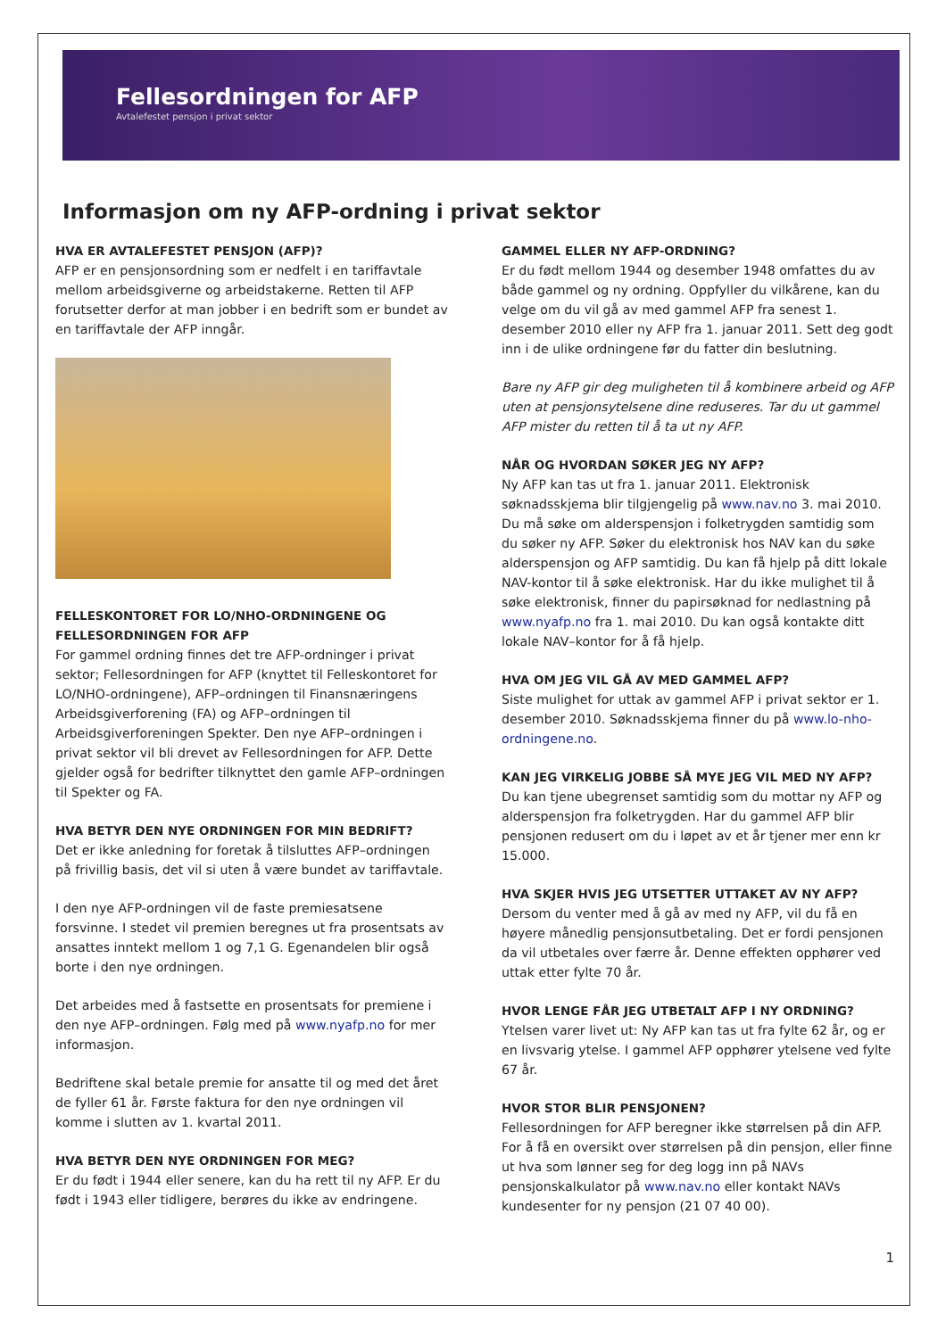Fellesordningen for AFP
Avtalefestet pensjon i privat sektor
Informasjon om ny AFP-ordning i privat sektor
HVA ER AVTALEFESTET PENSJON (AFP)?
AFP er en pensjonsordning som er nedfelt i en tariffavtale mellom arbeidsgiverne og arbeidstakerne. Retten til AFP forutsetter derfor at man jobber i en bedrift som er bundet av en tariffavtale der AFP inngår.
FELLESKONTORET FOR LO/NHO-ORDNINGENE OG FELLESORDNINGEN FOR AFP
For gammel ordning finnes det tre AFP-ordninger i privat sektor; Fellesordningen for AFP (knyttet til Felleskontoret for LO/NHO-ordningene), AFP–ordningen til Finansnæringens Arbeidsgiverforening (FA) og AFP–ordningen til Arbeidsgiverforeningen Spekter. Den nye AFP–ordningen i privat sektor vil bli drevet av Fellesordningen for AFP. Dette gjelder også for bedrifter tilknyttet den gamle AFP–ordningen til Spekter og FA.
HVA BETYR DEN NYE ORDNINGEN FOR MIN BEDRIFT?
Det er ikke anledning for foretak å tilsluttes AFP–ordningen på frivillig basis, det vil si uten å være bundet av tariffavtale.
I den nye AFP-ordningen vil de faste premiesatsene forsvinne. I stedet vil premien beregnes ut fra prosentsats av ansattes inntekt mellom 1 og 7,1 G. Egenandelen blir også borte i den nye ordningen.
Det arbeides med å fastsette en prosentsats for premiene i den nye AFP–ordningen. Følg med på www.nyafp.no for mer informasjon.
Bedriftene skal betale premie for ansatte til og med det året de fyller 61 år. Første faktura for den nye ordningen vil komme i slutten av 1. kvartal 2011.
HVA BETYR DEN NYE ORDNINGEN FOR MEG?
Er du født i 1944 eller senere, kan du ha rett til ny AFP. Er du født i 1943 eller tidligere, berøres du ikke av endringene.
GAMMEL ELLER NY AFP-ORDNING?
Er du født mellom 1944 og desember 1948 omfattes du av både gammel og ny ordning. Oppfyller du vilkårene, kan du velge om du vil gå av med gammel AFP fra senest 1. desember 2010 eller ny AFP fra 1. januar 2011. Sett deg godt inn i de ulike ordningene før du fatter din beslutning.
Bare ny AFP gir deg muligheten til å kombinere arbeid og AFP uten at pensjonsytelsene dine reduseres. Tar du ut gammel AFP mister du retten til å ta ut ny AFP.
NÅR OG HVORDAN SØKER JEG NY AFP?
Ny AFP kan tas ut fra 1. januar 2011. Elektronisk søknadsskjema blir tilgjengelig på www.nav.no 3. mai 2010. Du må søke om alderspensjon i folketrygden samtidig som du søker ny AFP. Søker du elektronisk hos NAV kan du søke alderspensjon og AFP samtidig. Du kan få hjelp på ditt lokale NAV-kontor til å søke elektronisk. Har du ikke mulighet til å søke elektronisk, finner du papirsøknad for nedlastning på www.nyafp.no fra 1. mai 2010. Du kan også kontakte ditt lokale NAV–kontor for å få hjelp.
HVA OM JEG VIL GÅ AV MED GAMMEL AFP?
Siste mulighet for uttak av gammel AFP i privat sektor er 1. desember 2010. Søknadsskjema finner du på www.lo-nho-ordningene.no.
KAN JEG VIRKELIG JOBBE SÅ MYE JEG VIL MED NY AFP?
Du kan tjene ubegrenset samtidig som du mottar ny AFP og alderspensjon fra folketrygden. Har du gammel AFP blir pensjonen redusert om du i løpet av et år tjener mer enn kr 15.000.
HVA SKJER HVIS JEG UTSETTER UTTAKET AV NY AFP?
Dersom du venter med å gå av med ny AFP, vil du få en høyere månedlig pensjonsutbetaling. Det er fordi pensjonen da vil utbetales over færre år. Denne effekten opphører ved uttak etter fylte 70 år.
HVOR LENGE FÅR JEG UTBETALT AFP I NY ORDNING?
Ytelsen varer livet ut: Ny AFP kan tas ut fra fylte 62 år, og er en livsvarig ytelse. I gammel AFP opphører ytelsene ved fylte 67 år.
HVOR STOR BLIR PENSJONEN?
Fellesordningen for AFP beregner ikke størrelsen på din AFP. For å få en oversikt over størrelsen på din pensjon, eller finne ut hva som lønner seg for deg logg inn på NAVs pensjonskalkulator på www.nav.no eller kontakt NAVs kundesenter for ny pensjon (21 07 40 00).
1